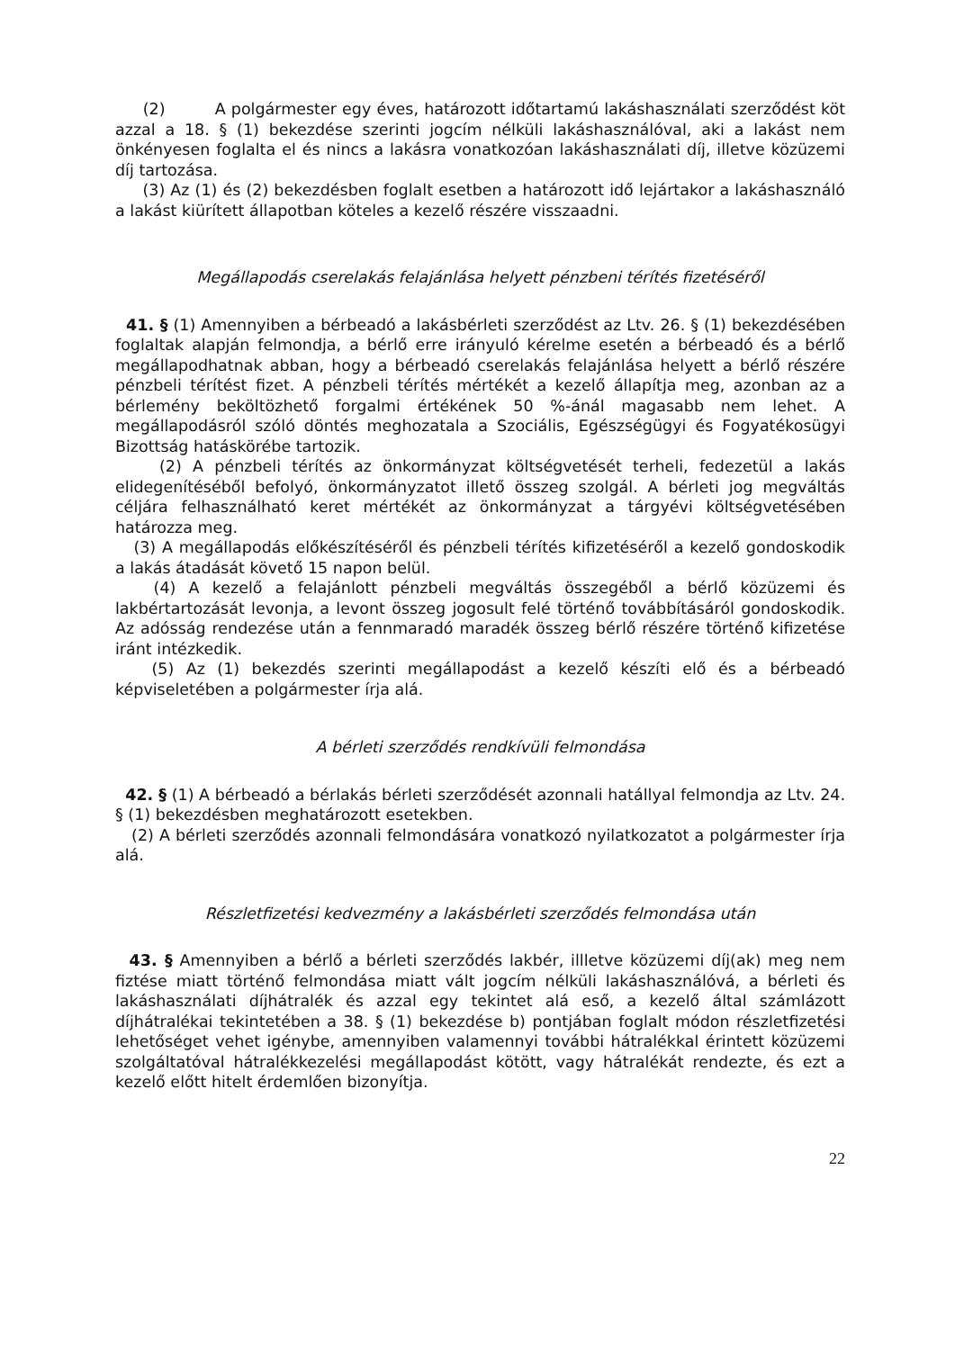(2) A polgármester egy éves, határozott időtartamú lakáshasználati szerződést köt azzal a 18. § (1) bekezdése szerinti jogcím nélküli lakáshasználóval, aki a lakást nem önkényesen foglalta el és nincs a lakásra vonatkozóan lakáshasználati díj, illetve közüzemi díj tartozása.
(3) Az (1) és (2) bekezdésben foglalt esetben a határozott idő lejártakor a lakáshasználó a lakást kiürített állapotban köteles a kezelő részére visszaadni.
Megállapodás cserelakás felajánlása helyett pénzbeni térítés fizetéséről
41. § (1) Amennyiben a bérbeadó a lakásbérleti szerződést az Ltv. 26. § (1) bekezdésében foglaltak alapján felmondja, a bérlő erre irányuló kérelme esetén a bérbeadó és a bérlő megállapodhatnak abban, hogy a bérbeadó cserelakás felajánlása helyett a bérlő részére pénzbeli térítést fizet. A pénzbeli térítés mértékét a kezelő állapítja meg, azonban az a bérlemény beköltözhető forgalmi értékének 50 %-ánál magasabb nem lehet. A megállapodásról szóló döntés meghozatala a Szociális, Egészségügyi és Fogyatékosügyi Bizottság hatáskörébe tartozik.
(2) A pénzbeli térítés az önkormányzat költségvetését terheli, fedezetül a lakás elidegenítéséből befolyó, önkormányzatot illető összeg szolgál. A bérleti jog megváltás céljára felhasználható keret mértékét az önkormányzat a tárgyévi költségvetésében határozza meg.
(3) A megállapodás előkészítéséről és pénzbeli térítés kifizetéséről a kezelő gondoskodik a lakás átadását követő 15 napon belül.
(4) A kezelő a felajánlott pénzbeli megváltás összegéből a bérlő közüzemi és lakbértartozását levonja, a levont összeg jogosult felé történő továbbításáról gondoskodik. Az adósság rendezése után a fennmaradó maradék összeg bérlő részére történő kifizetése iránt intézkedik.
(5) Az (1) bekezdés szerinti megállapodást a kezelő készíti elő és a bérbeadó képviseletében a polgármester írja alá.
A bérleti szerződés rendkívüli felmondása
42. § (1) A bérbeadó a bérlakás bérleti szerződését azonnali hatállyal felmondja az Ltv. 24. § (1) bekezdésben meghatározott esetekben.
(2) A bérleti szerződés azonnali felmondására vonatkozó nyilatkozatot a polgármester írja alá.
Részletfizetési kedvezmény a lakásbérleti szerződés felmondása után
43. § Amennyiben a bérlő a bérleti szerződés lakbér, illletve közüzemi díj(ak) meg nem fiztése miatt történő felmondása miatt vált jogcím nélküli lakáshasználóvá, a bérleti és lakáshasználati díjhátralék és azzal egy tekintet alá eső, a kezelő által számlázott díjhátralékai tekintetében a 38. § (1) bekezdése b) pontjában foglalt módon részletfizetési lehetőséget vehet igénybe, amennyiben valamennyi további hátralékkal érintett közüzemi szolgáltatóval hátralékkezelési megállapodást kötött, vagy hátralékát rendezte, és ezt a kezelő előtt hitelt érdemlően bizonyítja.
22